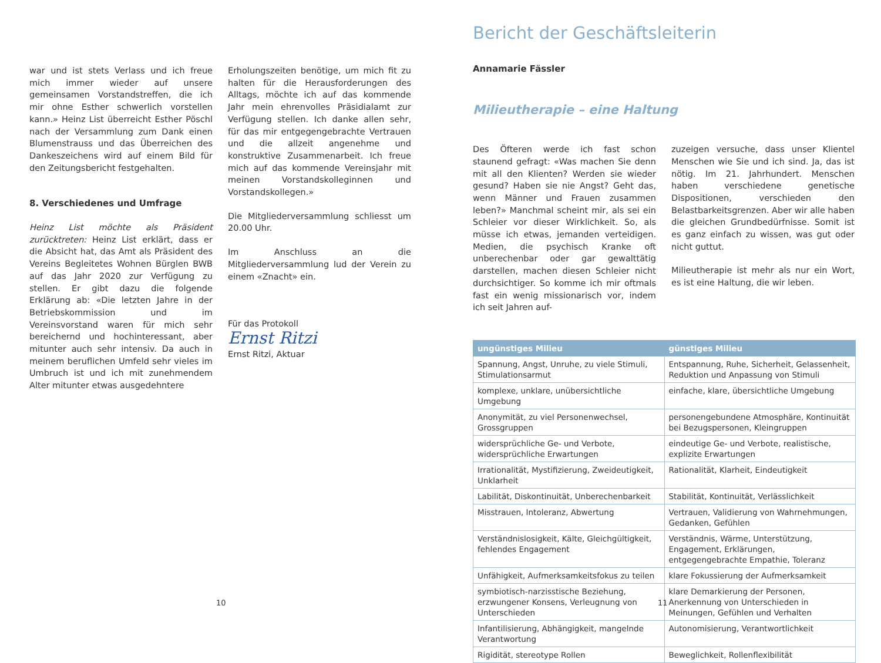war und ist stets Verlass und ich freue mich immer wieder auf unsere gemeinsamen Vorstandstreffen, die ich mir ohne Esther schwerlich vorstellen kann.» Heinz List überreicht Esther Pöschl nach der Versammlung zum Dank einen Blumenstrauss und das Überreichen des Dankeszeichens wird auf einem Bild für den Zeitungsbericht festgehalten.
8. Verschiedenes und Umfrage
Heinz List möchte als Präsident zurücktreten: Heinz List erklärt, dass er die Absicht hat, das Amt als Präsident des Vereins Begleitetes Wohnen Bürglen BWB auf das Jahr 2020 zur Verfügung zu stellen. Er gibt dazu die folgende Erklärung ab: «Die letzten Jahre in der Betriebskommission und im Vereinsvorstand waren für mich sehr bereichernd und hochinteressant, aber mitunter auch sehr intensiv. Da auch in meinem beruflichen Umfeld sehr vieles im Umbruch ist und ich mit zunehmendem Alter mitunter etwas ausgedehntere
Erholungszeiten benötige, um mich fit zu halten für die Herausforderungen des Alltags, möchte ich auf das kommende Jahr mein ehrenvolles Präsidialamt zur Verfügung stellen. Ich danke allen sehr, für das mir entgegengebrachte Vertrauen und die allzeit angenehme und konstruktive Zusammenarbeit. Ich freue mich auf das kommende Vereinsjahr mit meinen Vorstandskolleginnen und Vorstandskollegen.»
Die Mitgliederversammlung schliesst um 20.00 Uhr.
Im Anschluss an die Mitgliederversammlung lud der Verein zu einem «Znacht» ein.
Für das Protokoll
Ernst Ritzi
Ernst Ritzi, Aktuar
10
Bericht der Geschäftsleiterin
Annamarie Fässler
Milieutherapie – eine Haltung
Des Öfteren werde ich fast schon staunend gefragt: «Was machen Sie denn mit all den Klienten? Werden sie wieder gesund? Haben sie nie Angst? Geht das, wenn Männer und Frauen zusammen leben?» Manchmal scheint mir, als sei ein Schleier vor dieser Wirklichkeit. So, als müsse ich etwas, jemanden verteidigen. Medien, die psychisch Kranke oft unberechenbar oder gar gewalttätig darstellen, machen diesen Schleier nicht durchsichtiger. So komme ich mir oftmals fast ein wenig missionarisch vor, indem ich seit Jahren auf-
zuzeigen versuche, dass unser Klientel Menschen wie Sie und ich sind. Ja, das ist nötig. Im 21. Jahrhundert. Menschen haben verschiedene genetische Dispositionen, verschieden den Belastbarkeitsgrenzen. Aber wir alle haben die gleichen Grundbedürfnisse. Somit ist es ganz einfach zu wissen, was gut oder nicht guttut.
Milieutherapie ist mehr als nur ein Wort, es ist eine Haltung, die wir leben.
| ungünstiges Milieu | günstiges Milieu |
| --- | --- |
| Spannung, Angst, Unruhe, zu viele Stimuli, Stimulationsarmut | Entspannung, Ruhe, Sicherheit, Gelassenheit, Reduktion und Anpassung von Stimuli |
| komplexe, unklare, unübersichtliche Umgebung | einfache, klare, übersichtliche Umgebung |
| Anonymität, zu viel Personenwechsel, Grossgruppen | personengebundene Atmosphäre, Kontinuität bei Bezugspersonen, Kleingruppen |
| widersprüchliche Ge- und Verbote, widersprüchliche Erwartungen | eindeutige Ge- und Verbote, realistische, explizite Erwartungen |
| Irrationalität, Mystifizierung, Zweideutigkeit, Unklarheit | Rationalität, Klarheit, Eindeutigkeit |
| Labilität, Diskontinuität, Unberechenbarkeit | Stabilität, Kontinuität, Verlässlichkeit |
| Misstrauen, Intoleranz, Abwertung | Vertrauen, Validierung von Wahrnehmungen, Gedanken, Gefühlen |
| Verständnislosigkeit, Kälte, Gleichgültigkeit, fehlendes Engagement | Verständnis, Wärme, Unterstützung, Engagement, Erklärungen, entgegengebrachte Empathie, Toleranz |
| Unfähigkeit, Aufmerksamkeitsfokus zu teilen | klare Fokussierung der Aufmerksamkeit |
| symbiotisch-narzisstische Beziehung, erzwungener Konsens, Verleugnung von Unterschieden | klare Demarkierung der Personen, Anerkennung von Unterschieden in Meinungen, Gefühlen und Verhalten |
| Infantilisierung, Abhängigkeit, mangelnde Verantwortung | Autonomisierung, Verantwortlichkeit |
| Rigidität, stereotype Rollen | Beweglichkeit, Rollenflexibilität |
11